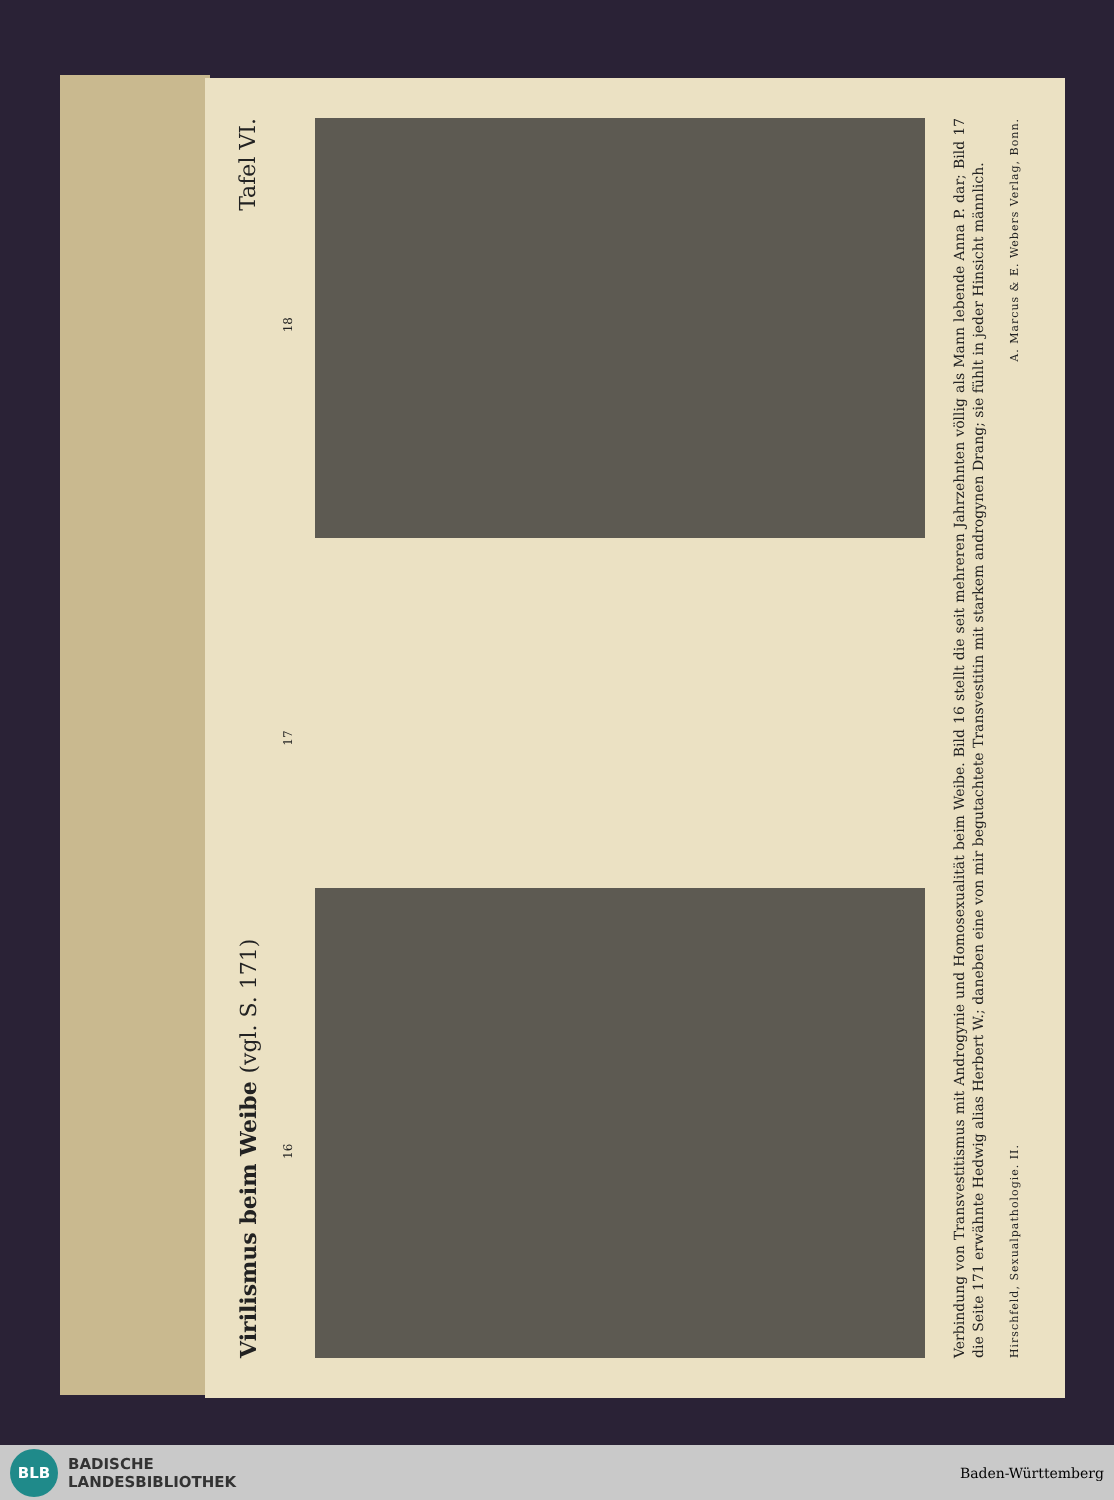Virilismus beim Weibe (vgl. S. 171) Tafel VI.
16 17 18
Verbindung von Transvestitismus mit Androgynie und Homosexualität beim Weibe. Bild 16 stellt die seit mehreren Jahrzehnten völlig als Mann lebende Anna P. dar; Bild 17 die Seite 171 erwähnte Hedwig alias Herbert W.; daneben eine von mir begutachtete Transvestitin mit starkem androgynen Drang; sie fühlt in jeder Hinsicht männlich.
Hirschfeld, Sexualpathologie. II. A. Marcus & E. Webers Verlag, Bonn.
BLB
BADISCHE
LANDESBIBLIOTHEK
Baden-Württemberg